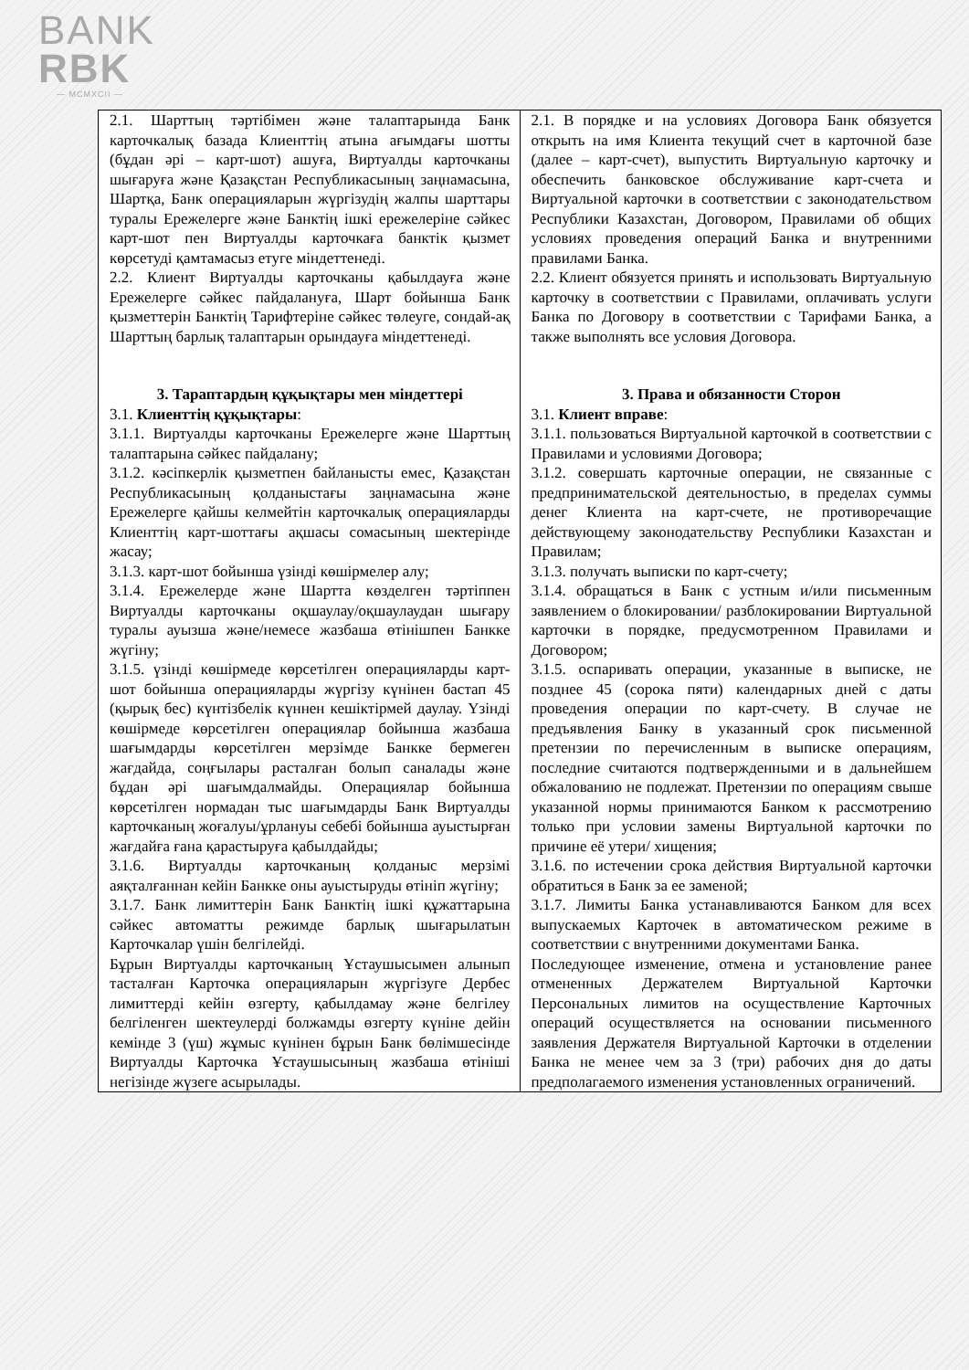BANK
RBK
— MCMXCII —
| 2.1. Шарттың тәртібімен және талаптарында Банк карточкалық базада Клиенттің атына ағымдағы шотты (бұдан әрі – карт-шот) ашуға, Виртуалды карточканы шығаруға және Қазақстан Республикасының заңнамасына, Шартқа, Банк операцияларын жүргізудің жалпы шарттары туралы Ережелерге және Банктің ішкі ережелеріне сәйкес карт-шот пен Виртуалды карточкаға банктік қызмет көрсетуді қамтамасыз етуге міндеттенеді. 2.2. Клиент Виртуалды карточканы қабылдауға және Ережелерге сәйкес пайдалануға, Шарт бойынша Банк қызметтерін Банктің Тарифтеріне сәйкес төлеуге, сондай-ақ Шарттың барлық талаптарын орындауға міндеттенеді. 3. Тараптардың құқықтары мен міндеттері 3.1. Клиенттің құқықтары : 3.1.1. Виртуалды карточканы Ережелерге және Шарттың талаптарына сәйкес пайдалану; 3.1.2. кәсіпкерлік қызметпен байланысты емес, Қазақстан Республикасының қолданыстағы заңнамасына және Ережелерге қайшы келмейтін карточкалық операцияларды Клиенттің карт-шоттағы ақшасы сомасының шектерінде жасау; 3.1.3. карт-шот бойынша үзінді көшірмелер алу; 3.1.4. Ережелерде және Шартта көзделген тәртіппен Виртуалды карточканы оқшаулау/оқшаулаудан шығару туралы ауызша және/немесе жазбаша өтінішпен Банкке жүгіну; 3.1.5. үзінді көшірмеде көрсетілген операцияларды карт-шот бойынша операцияларды жүргізу күнінен бастап 45 (қырық бес) күнтізбелік күннен кешіктірмей даулау. Үзінді көшірмеде көрсетілген операциялар бойынша жазбаша шағымдарды көрсетілген мерзімде Банкке бермеген жағдайда, соңғылары расталған болып саналады және бұдан әрі шағымдалмайды. Операциялар бойынша көрсетілген нормадан тыс шағымдарды Банк Виртуалды карточканың жоғалуы/ұрлануы себебі бойынша ауыстырған жағдайға ғана қарастыруға қабылдайды; 3.1.6. Виртуалды карточканың қолданыс мерзімі аяқталғаннан кейін Банкке оны ауыстыруды өтініп жүгіну; 3.1.7. Банк лимиттерін Банк Банктің ішкі құжаттарына сәйкес автоматты режимде барлық шығарылатын Карточкалар үшін белгілейді. Бұрын Виртуалды карточканың Ұстаушысымен алынып тасталған Карточка операцияларын жүргізуге Дербес лимиттерді кейін өзгерту, қабылдамау және белгілеу белгіленген шектеулерді болжамды өзгерту күніне дейін кемінде 3 (үш) жұмыс күнінен бұрын Банк бөлімшесінде Виртуалды Карточка Ұстаушысының жазбаша өтініші негізінде жүзеге асырылады. | 2.1. В порядке и на условиях Договора Банк обязуется открыть на имя Клиента текущий счет в карточной базе (далее – карт-счет), выпустить Виртуальную карточку и обеспечить банковское обслуживание карт-счета и Виртуальной карточки в соответствии с законодательством Республики Казахстан, Договором, Правилами об общих условиях проведения операций Банка и внутренними правилами Банка. 2.2. Клиент обязуется принять и использовать Виртуальную карточку в соответствии с Правилами, оплачивать услуги Банка по Договору в соответствии с Тарифами Банка, а также выполнять все условия Договора. 3. Права и обязанности Сторон 3.1. Клиент вправе : 3.1.1. пользоваться Виртуальной карточкой в соответствии с Правилами и условиями Договора; 3.1.2. совершать карточные операции, не связанные с предпринимательской деятельностью, в пределах суммы денег Клиента на карт-счете, не противоречащие действующему законодательству Республики Казахстан и Правилам; 3.1.3. получать выписки по карт-счету; 3.1.4. обращаться в Банк с устным и/или письменным заявлением о блокировании/ разблокировании Виртуальной карточки в порядке, предусмотренном Правилами и Договором; 3.1.5. оспаривать операции, указанные в выписке, не позднее 45 (сорока пяти) календарных дней с даты проведения операции по карт-счету. В случае не предъявления Банку в указанный срок письменной претензии по перечисленным в выписке операциям, последние считаются подтвержденными и в дальнейшем обжалованию не подлежат. Претензии по операциям свыше указанной нормы принимаются Банком к рассмотрению только при условии замены Виртуальной карточки по причине её утери/ хищения; 3.1.6. по истечении срока действия Виртуальной карточки обратиться в Банк за ее заменой; 3.1.7. Лимиты Банка устанавливаются Банком для всех выпускаемых Карточек в автоматическом режиме в соответствии с внутренними документами Банка. Последующее изменение, отмена и установление ранее отмененных Держателем Виртуальной Карточки Персональных лимитов на осуществление Карточных операций осуществляется на основании письменного заявления Держателя Виртуальной Карточки в отделении Банка не менее чем за 3 (три) рабочих дня до даты предполагаемого изменения установленных ограничений. |